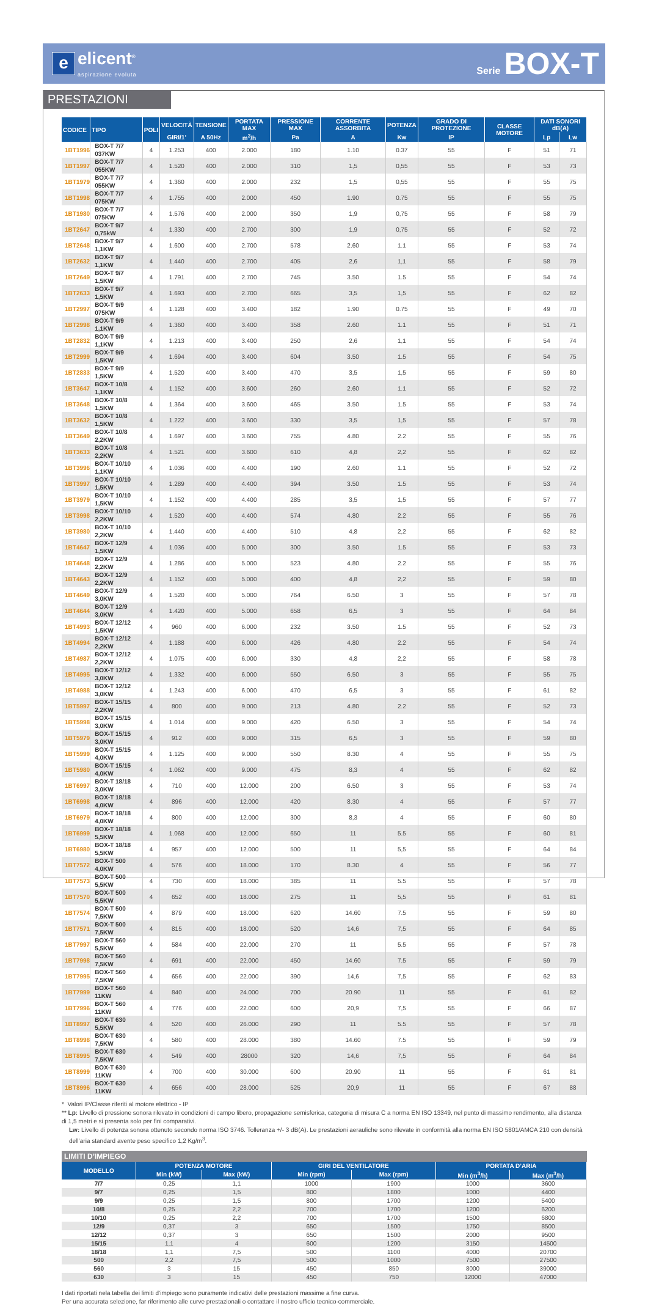e
elicent<sup>®</sup>
aspirazione evoluta
Serie BOX-T
PRESTAZIONI
| CODICE | TIPO | POLI | VELOCITÀ | TENSIONE | PORTATA MAX | PRESSIONE MAX | CORRENTE ASSORBITA | POTENZA | GRADO DI PROTEZIONE | CLASSE MOTORE | DATI SONORI dB(A) | |
| --- | --- | --- | --- | --- | --- | --- | --- | --- | --- | --- | --- | --- |
| | | | GIRI/1’ | A 50Hz | m<sup>3</sup>/h | Pa | A | Kw | IP | | Lp | Lw |
| 1BT1996 | BOX-T 7/7 037KW | 4 | 1.253 | 400 | 2.000 | 180 | 1.10 | 0.37 | 55 | F | 51 | 71 |
| 1BT1997 | BOX-T 7/7 055KW | 4 | 1.520 | 400 | 2.000 | 310 | 1,5 | 0,55 | 55 | F | 53 | 73 |
| 1BT1979 | BOX-T 7/7 055KW | 4 | 1.360 | 400 | 2.000 | 232 | 1,5 | 0,55 | 55 | F | 55 | 75 |
| 1BT1998 | BOX-T 7/7 075KW | 4 | 1.755 | 400 | 2.000 | 450 | 1.90 | 0.75 | 55 | F | 55 | 75 |
| 1BT1980 | BOX-T 7/7 075KW | 4 | 1.576 | 400 | 2.000 | 350 | 1,9 | 0,75 | 55 | F | 58 | 79 |
| 1BT2647 | BOX-T 9/7 0,75kW | 4 | 1.330 | 400 | 2.700 | 300 | 1,9 | 0,75 | 55 | F | 52 | 72 |
| 1BT2648 | BOX-T 9/7 1,1KW | 4 | 1.600 | 400 | 2.700 | 578 | 2.60 | 1.1 | 55 | F | 53 | 74 |
| 1BT2632 | BOX-T 9/7 1,1KW | 4 | 1.440 | 400 | 2.700 | 405 | 2,6 | 1,1 | 55 | F | 58 | 79 |
| 1BT2649 | BOX-T 9/7 1,5KW | 4 | 1.791 | 400 | 2.700 | 745 | 3.50 | 1.5 | 55 | F | 54 | 74 |
| 1BT2633 | BOX-T 9/7 1,5KW | 4 | 1.693 | 400 | 2.700 | 665 | 3,5 | 1,5 | 55 | F | 62 | 82 |
| 1BT2997 | BOX-T 9/9 075KW | 4 | 1.128 | 400 | 3.400 | 182 | 1.90 | 0.75 | 55 | F | 49 | 70 |
| 1BT2998 | BOX-T 9/9 1,1KW | 4 | 1.360 | 400 | 3.400 | 358 | 2.60 | 1.1 | 55 | F | 51 | 71 |
| 1BT2832 | BOX-T 9/9 1,1KW | 4 | 1.213 | 400 | 3.400 | 250 | 2,6 | 1,1 | 55 | F | 54 | 74 |
| 1BT2999 | BOX-T 9/9 1,5KW | 4 | 1.694 | 400 | 3.400 | 604 | 3.50 | 1.5 | 55 | F | 54 | 75 |
| 1BT2833 | BOX-T 9/9 1,5KW | 4 | 1.520 | 400 | 3.400 | 470 | 3,5 | 1,5 | 55 | F | 59 | 80 |
| 1BT3647 | BOX-T 10/8 1,1KW | 4 | 1.152 | 400 | 3.600 | 260 | 2.60 | 1.1 | 55 | F | 52 | 72 |
| 1BT3648 | BOX-T 10/8 1,5KW | 4 | 1.364 | 400 | 3.600 | 465 | 3.50 | 1.5 | 55 | F | 53 | 74 |
| 1BT3632 | BOX-T 10/8 1,5KW | 4 | 1.222 | 400 | 3.600 | 330 | 3,5 | 1,5 | 55 | F | 57 | 78 |
| 1BT3649 | BOX-T 10/8 2,2KW | 4 | 1.697 | 400 | 3.600 | 755 | 4.80 | 2.2 | 55 | F | 55 | 76 |
| 1BT3633 | BOX-T 10/8 2,2KW | 4 | 1.521 | 400 | 3.600 | 610 | 4,8 | 2,2 | 55 | F | 62 | 82 |
| 1BT3996 | BOX-T 10/10 1,1KW | 4 | 1.036 | 400 | 4.400 | 190 | 2.60 | 1.1 | 55 | F | 52 | 72 |
| 1BT3997 | BOX-T 10/10 1,5KW | 4 | 1.289 | 400 | 4.400 | 394 | 3.50 | 1.5 | 55 | F | 53 | 74 |
| 1BT3979 | BOX-T 10/10 1,5KW | 4 | 1.152 | 400 | 4.400 | 285 | 3,5 | 1,5 | 55 | F | 57 | 77 |
| 1BT3998 | BOX-T 10/10 2,2KW | 4 | 1.520 | 400 | 4.400 | 574 | 4.80 | 2.2 | 55 | F | 55 | 76 |
| 1BT3980 | BOX-T 10/10 2,2KW | 4 | 1.440 | 400 | 4.400 | 510 | 4,8 | 2,2 | 55 | F | 62 | 82 |
| 1BT4647 | BOX-T 12/9 1,5KW | 4 | 1.036 | 400 | 5.000 | 300 | 3.50 | 1.5 | 55 | F | 53 | 73 |
| 1BT4648 | BOX-T 12/9 2,2KW | 4 | 1.286 | 400 | 5.000 | 523 | 4.80 | 2.2 | 55 | F | 55 | 76 |
| 1BT4643 | BOX-T 12/9 2,2KW | 4 | 1.152 | 400 | 5.000 | 400 | 4,8 | 2,2 | 55 | F | 59 | 80 |
| 1BT4649 | BOX-T 12/9 3,0KW | 4 | 1.520 | 400 | 5.000 | 764 | 6.50 | 3 | 55 | F | 57 | 78 |
| 1BT4644 | BOX-T 12/9 3,0KW | 4 | 1.420 | 400 | 5.000 | 658 | 6,5 | 3 | 55 | F | 64 | 84 |
| 1BT4993 | BOX-T 12/12 1,5KW | 4 | 960 | 400 | 6.000 | 232 | 3.50 | 1.5 | 55 | F | 52 | 73 |
| 1BT4994 | BOX-T 12/12 2,2KW | 4 | 1.188 | 400 | 6.000 | 426 | 4.80 | 2.2 | 55 | F | 54 | 74 |
| 1BT4987 | BOX-T 12/12 2,2KW | 4 | 1.075 | 400 | 6.000 | 330 | 4,8 | 2,2 | 55 | F | 58 | 78 |
| 1BT4995 | BOX-T 12/12 3,0KW | 4 | 1.332 | 400 | 6.000 | 550 | 6.50 | 3 | 55 | F | 55 | 75 |
| 1BT4988 | BOX-T 12/12 3,0KW | 4 | 1.243 | 400 | 6.000 | 470 | 6,5 | 3 | 55 | F | 61 | 82 |
| 1BT5997 | BOX-T 15/15 2,2KW | 4 | 800 | 400 | 9.000 | 213 | 4.80 | 2.2 | 55 | F | 52 | 73 |
| 1BT5998 | BOX-T 15/15 3,0KW | 4 | 1.014 | 400 | 9.000 | 420 | 6.50 | 3 | 55 | F | 54 | 74 |
| 1BT5979 | BOX-T 15/15 3,0KW | 4 | 912 | 400 | 9.000 | 315 | 6,5 | 3 | 55 | F | 59 | 80 |
| 1BT5999 | BOX-T 15/15 4,0KW | 4 | 1.125 | 400 | 9.000 | 550 | 8.30 | 4 | 55 | F | 55 | 75 |
| 1BT5980 | BOX-T 15/15 4,0KW | 4 | 1.062 | 400 | 9.000 | 475 | 8,3 | 4 | 55 | F | 62 | 82 |
| 1BT6997 | BOX-T 18/18 3,0KW | 4 | 710 | 400 | 12.000 | 200 | 6.50 | 3 | 55 | F | 53 | 74 |
| 1BT6998 | BOX-T 18/18 4,0KW | 4 | 896 | 400 | 12.000 | 420 | 8.30 | 4 | 55 | F | 57 | 77 |
| 1BT6979 | BOX-T 18/18 4,0KW | 4 | 800 | 400 | 12.000 | 300 | 8,3 | 4 | 55 | F | 60 | 80 |
| 1BT6999 | BOX-T 18/18 5,5KW | 4 | 1.068 | 400 | 12.000 | 650 | 11 | 5.5 | 55 | F | 60 | 81 |
| 1BT6980 | BOX-T 18/18 5,5KW | 4 | 957 | 400 | 12.000 | 500 | 11 | 5,5 | 55 | F | 64 | 84 |
| 1BT7572 | BOX-T 500 4,0KW | 4 | 576 | 400 | 18.000 | 170 | 8.30 | 4 | 55 | F | 56 | 77 |
| 1BT7573 | BOX-T 500 5,5KW | 4 | 730 | 400 | 18.000 | 385 | 11 | 5.5 | 55 | F | 57 | 78 |
| 1BT7570 | BOX-T 500 5,5KW | 4 | 652 | 400 | 18.000 | 275 | 11 | 5,5 | 55 | F | 61 | 81 |
| 1BT7574 | BOX-T 500 7,5KW | 4 | 879 | 400 | 18.000 | 620 | 14.60 | 7.5 | 55 | F | 59 | 80 |
| 1BT7571 | BOX-T 500 7,5KW | 4 | 815 | 400 | 18.000 | 520 | 14,6 | 7,5 | 55 | F | 64 | 85 |
| 1BT7997 | BOX-T 560 5,5KW | 4 | 584 | 400 | 22.000 | 270 | 11 | 5.5 | 55 | F | 57 | 78 |
| 1BT7998 | BOX-T 560 7,5KW | 4 | 691 | 400 | 22.000 | 450 | 14.60 | 7.5 | 55 | F | 59 | 79 |
| 1BT7995 | BOX-T 560 7,5KW | 4 | 656 | 400 | 22.000 | 390 | 14,6 | 7,5 | 55 | F | 62 | 83 |
| 1BT7999 | BOX-T 560 11KW | 4 | 840 | 400 | 24.000 | 700 | 20.90 | 11 | 55 | F | 61 | 82 |
| 1BT7996 | BOX-T 560 11KW | 4 | 776 | 400 | 22.000 | 600 | 20,9 | 7,5 | 55 | F | 66 | 87 |
| 1BT8997 | BOX-T 630 5,5KW | 4 | 520 | 400 | 26.000 | 290 | 11 | 5.5 | 55 | F | 57 | 78 |
| 1BT8998 | BOX-T 630 7,5KW | 4 | 580 | 400 | 28.000 | 380 | 14.60 | 7.5 | 55 | F | 59 | 79 |
| 1BT8995 | BOX-T 630 7,5KW | 4 | 549 | 400 | 28000 | 320 | 14,6 | 7,5 | 55 | F | 64 | 84 |
| 1BT8999 | BOX-T 630 11KW | 4 | 700 | 400 | 30.000 | 600 | 20.90 | 11 | 55 | F | 61 | 81 |
| 1BT8996 | BOX-T 630 11KW | 4 | 656 | 400 | 28.000 | 525 | 20,9 | 11 | 55 | F | 67 | 88 |
* Valori IP/Classe riferiti al motore elettrico - IP
** Lp: Livello di pressione sonora rilevato in condizioni di campo libero, propagazione semisferica, categoria di misura C a norma EN ISO 13349, nel punto di massimo rendimento, alla distanza di 1,5 metri e si presenta solo per fini comparativi.
Lw: Livello di potenza sonora ottenuto secondo norma ISO 3746. Tolleranza +/- 3 dB(A). Le prestazioni aerauliche sono rilevate in conformità alla norma EN ISO 5801/AMCA 210 con densità dell’aria standard avente peso specifico 1,2 Kg/m<sup>3</sup>.
LIMITI D’IMPIEGO
| MODELLO | POTENZA MOTORE | | GIRI DEL VENTILATORE | | PORTATA D’ARIA | |
| --- | --- | --- | --- | --- | --- | --- |
| | Min (kW) | Max (kW) | Min (rpm) | Max (rpm) | Min (m<sup>3</sup>/h) | Max (m<sup>3</sup>/h) |
| 7/7 | 0,25 | 1,1 | 1000 | 1900 | 1000 | 3600 |
| 9/7 | 0,25 | 1,5 | 800 | 1800 | 1000 | 4400 |
| 9/9 | 0,25 | 1,5 | 800 | 1700 | 1200 | 5400 |
| 10/8 | 0,25 | 2,2 | 700 | 1700 | 1200 | 6200 |
| 10/10 | 0,25 | 2,2 | 700 | 1700 | 1500 | 6800 |
| 12/9 | 0,37 | 3 | 650 | 1500 | 1750 | 8500 |
| 12/12 | 0,37 | 3 | 650 | 1500 | 2000 | 9500 |
| 15/15 | 1,1 | 4 | 600 | 1200 | 3150 | 14500 |
| 18/18 | 1,1 | 7,5 | 500 | 1100 | 4000 | 20700 |
| 500 | 2,2 | 7,5 | 500 | 1000 | 7500 | 27500 |
| 560 | 3 | 15 | 450 | 850 | 8000 | 39000 |
| 630 | 3 | 15 | 450 | 750 | 12000 | 47000 |
I dati riportati nela tabella dei limiti d’impiego sono puramente indicativi delle prestazioni massime a fine curva.
Per una accurata selezione, far riferimento alle curve prestazionali o contattare il nostro ufficio tecnico-commerciale.